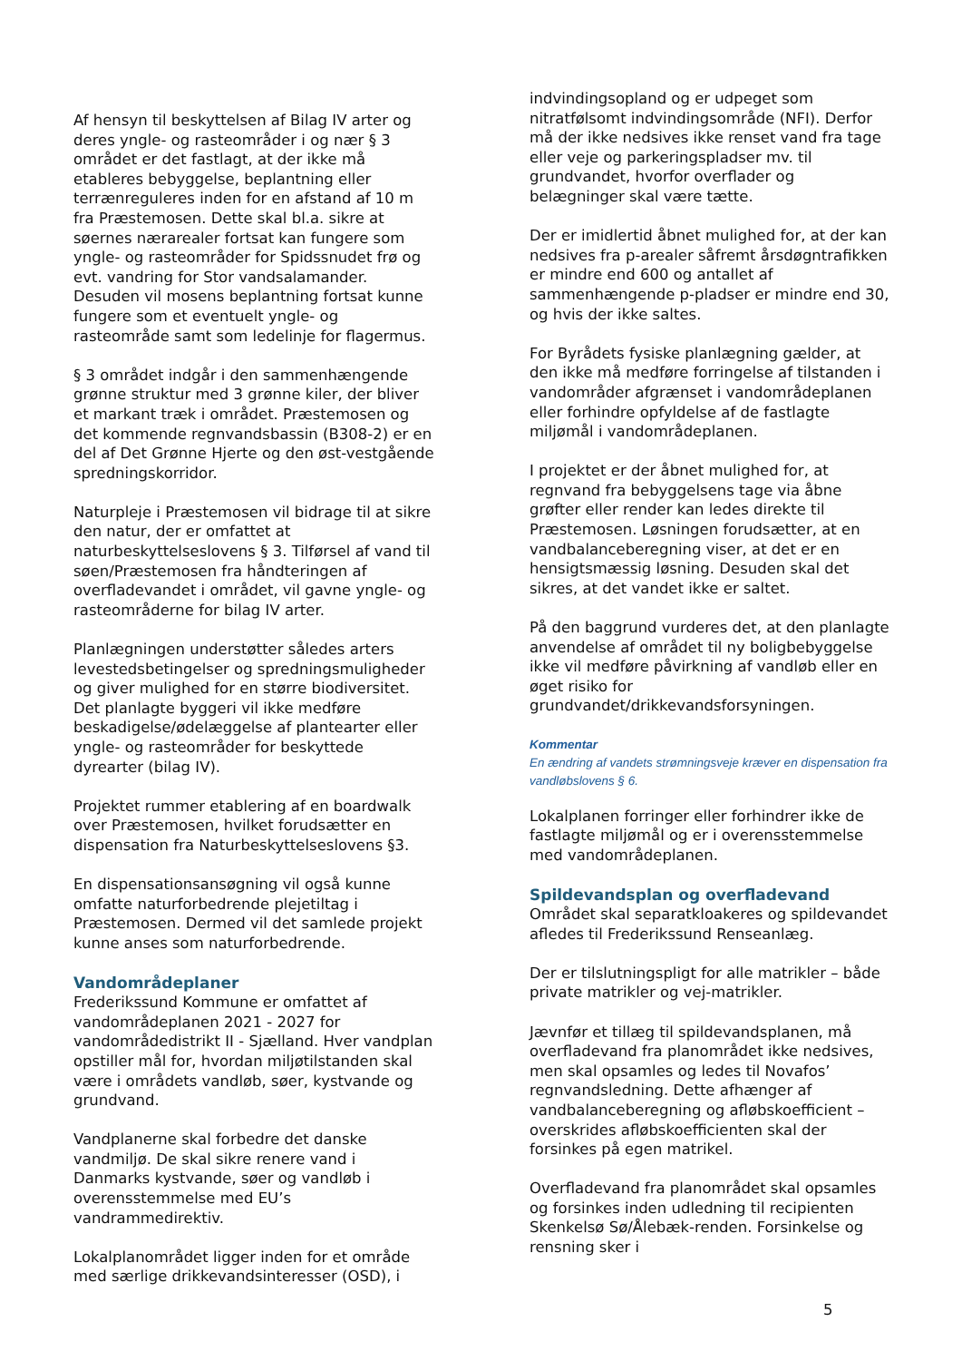Af hensyn til beskyttelsen af Bilag IV arter og deres yngle- og rasteområder i og nær § 3 området er det fastlagt, at der ikke må etableres bebyggelse, beplantning eller terrænreguleres inden for en afstand af 10 m fra Præstemosen. Dette skal bl.a. sikre at søernes nærarealer fortsat kan fungere som yngle- og rasteområder for Spidssnudet frø og evt. vandring for Stor vandsalamander. Desuden vil mosens beplantning fortsat kunne fungere som et eventuelt yngle- og rasteområde samt som ledelinje for flagermus.
§ 3 området indgår i den sammenhængende grønne struktur med 3 grønne kiler, der bliver et markant træk i området. Præstemosen og det kommende regnvandsbassin (B308-2) er en del af Det Grønne Hjerte og den øst-vestgående spredningskorridor.
Naturpleje i Præstemosen vil bidrage til at sikre den natur, der er omfattet at naturbeskyttelseslovens § 3. Tilførsel af vand til søen/Præstemosen fra håndteringen af overfladevandet i området, vil gavne yngle- og rasteområderne for bilag IV arter.
Planlægningen understøtter således arters levestedsbetingelser og spredningsmuligheder og giver mulighed for en større biodiversitet. Det planlagte byggeri vil ikke medføre beskadigelse/ødelæggelse af plantearter eller yngle- og rasteområder for beskyttede dyrearter (bilag IV).
Projektet rummer etablering af en boardwalk over Præstemosen, hvilket forudsætter en dispensation fra Naturbeskyttelseslovens §3.
En dispensationsansøgning vil også kunne omfatte naturforbedrende plejetiltag i Præstemosen. Dermed vil det samlede projekt kunne anses som naturforbedrende.
Vandområdeplaner
Frederikssund Kommune er omfattet af vandområdeplanen 2021 - 2027 for vandområdedistrikt II - Sjælland. Hver vandplan opstiller mål for, hvordan miljøtilstanden skal være i områdets vandløb, søer, kystvande og grundvand.
Vandplanerne skal forbedre det danske vandmiljø. De skal sikre renere vand i Danmarks kystvande, søer og vandløb i overensstemmelse med EU’s vandrammedirektiv.
Lokalplanområdet ligger inden for et område med særlige drikkevandsinteresser (OSD), i
indvindingsopland og er udpeget som nitratfølsomt indvindingsområde (NFI). Derfor må der ikke nedsives ikke renset vand fra tage eller veje og parkeringspladser mv. til grundvandet, hvorfor overflader og belægninger skal være tætte.
Der er imidlertid åbnet mulighed for, at der kan nedsives fra p-arealer såfremt årsdøgntrafikken er mindre end 600 og antallet af sammenhængende p-pladser er mindre end 30, og hvis der ikke saltes.
For Byrådets fysiske planlægning gælder, at den ikke må medføre forringelse af tilstanden i vandområder afgrænset i vandområdeplanen eller forhindre opfyldelse af de fastlagte miljømål i vandområdeplanen.
I projektet er der åbnet mulighed for, at regnvand fra bebyggelsens tage via åbne grøfter eller render kan ledes direkte til Præstemosen. Løsningen forudsætter, at en vandbalanceberegning viser, at det er en hensigtsmæssig løsning. Desuden skal det sikres, at det vandet ikke er saltet.
På den baggrund vurderes det, at den planlagte anvendelse af området til ny boligbebyggelse ikke vil medføre påvirkning af vandløb eller en øget risiko for grundvandet/drikkevandsforsyningen.
Kommentar
En ændring af vandets strømningsveje kræver en dispensation fra vandløbslovens § 6.
Lokalplanen forringer eller forhindrer ikke de fastlagte miljømål og er i overensstemmelse med vandområdeplanen.
Spildevandsplan og overfladevand
Området skal separatkloakeres og spildevandet afledes til Frederikssund Renseanlæg.
Der er tilslutningspligt for alle matrikler – både private matrikler og vej-matrikler.
Jævnfør et tillæg til spildevandsplanen, må overfladevand fra planområdet ikke nedsives, men skal opsamles og ledes til Novafos’ regnvandsledning. Dette afhænger af vandbalanceberegning og afløbskoefficient – overskrides afløbskoefficienten skal der forsinkes på egen matrikel.
Overfladevand fra planområdet skal opsamles og forsinkes inden udledning til recipienten Skenkelsø Sø/Ålebæk-renden. Forsinkelse og rensning sker i
5